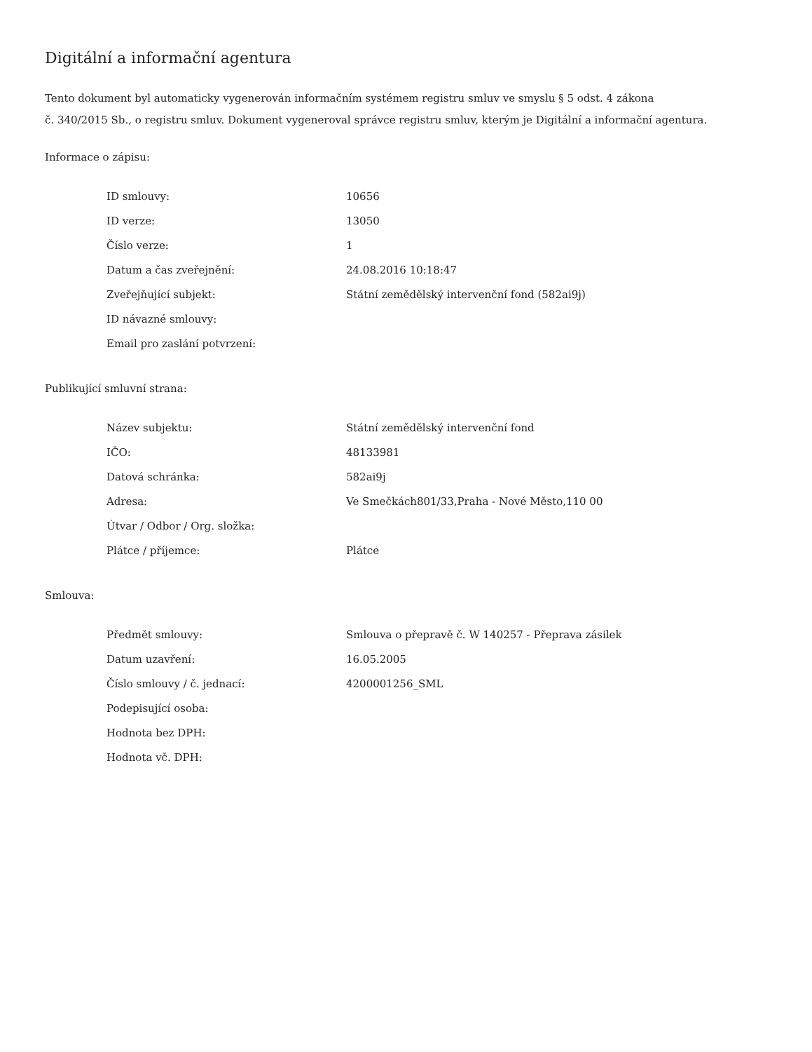Digitální a informační agentura
Tento dokument byl automaticky vygenerován informačním systémem registru smluv ve smyslu § 5 odst. 4 zákona
č. 340/2015 Sb., o registru smluv. Dokument vygeneroval správce registru smluv, kterým je Digitální a informační agentura.
Informace o zápisu:
| ID smlouvy: | 10656 |
| ID verze: | 13050 |
| Číslo verze: | 1 |
| Datum a čas zveřejnění: | 24.08.2016 10:18:47 |
| Zveřejňující subjekt: | Státní zemědělský intervenční fond (582ai9j) |
| ID návazné smlouvy: | |
| Email pro zaslání potvrzení: | |
Publikující smluvní strana:
| Název subjektu: | Státní zemědělský intervenční fond |
| IČO: | 48133981 |
| Datová schránka: | 582ai9j |
| Adresa: | Ve Smečkách801/33,Praha - Nové Město,110 00 |
| Útvar / Odbor / Org. složka: | |
| Plátce / příjemce: | Plátce |
Smlouva:
| Předmět smlouvy: | Smlouva o přepravě č. W 140257 - Přeprava zásilek |
| Datum uzavření: | 16.05.2005 |
| Číslo smlouvy / č. jednací: | 4200001256_SML |
| Podepisující osoba: | |
| Hodnota bez DPH: | |
| Hodnota vč. DPH: | |